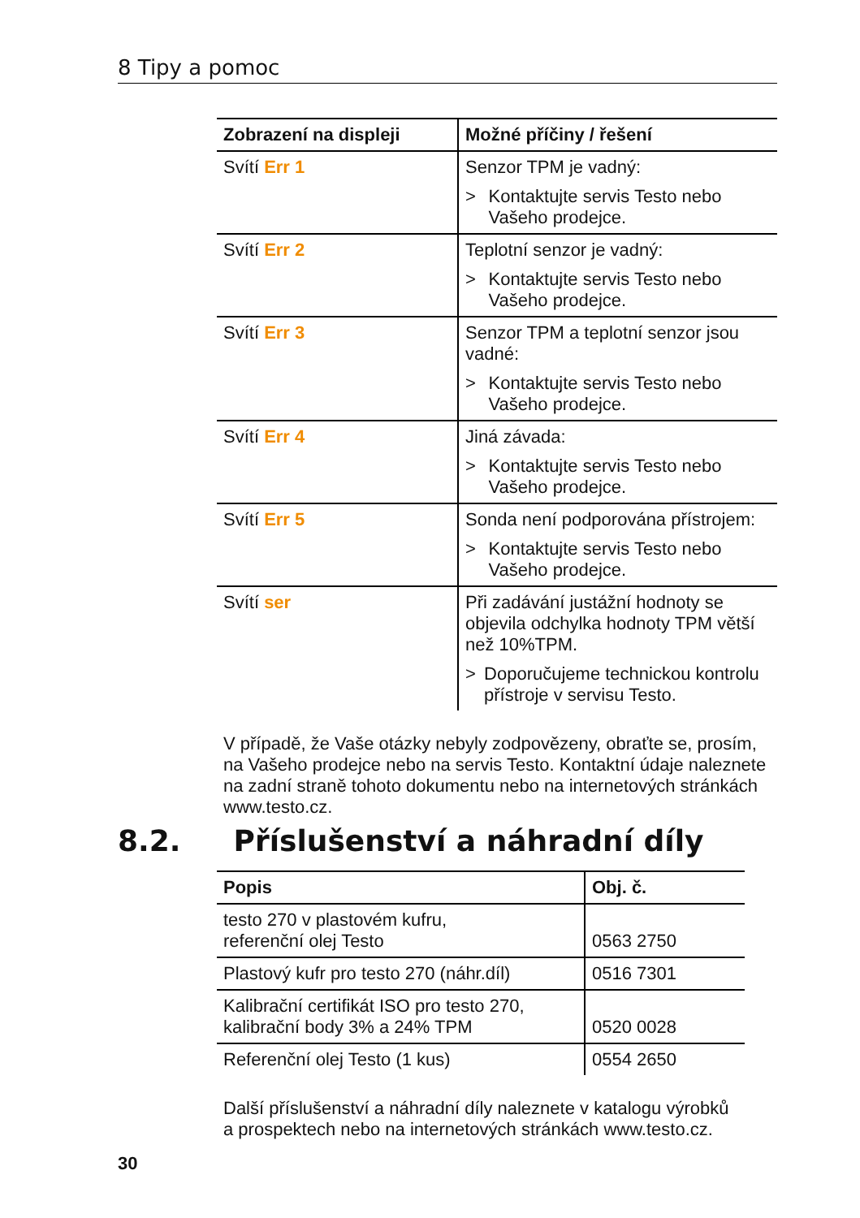8 Tipy a pomoc
| Zobrazení na displeji | Možné příčiny / řešení |
| --- | --- |
| Svítí Err 1 | Senzor TPM je vadný: > Kontaktujte servis Testo nebo Vašeho prodejce. |
| Svítí Err 2 | Teplotní senzor je vadný: > Kontaktujte servis Testo nebo Vašeho prodejce. |
| Svítí Err 3 | Senzor TPM a teplotní senzor jsou vadné: > Kontaktujte servis Testo nebo Vašeho prodejce. |
| Svítí Err 4 | Jiná závada: > Kontaktujte servis Testo nebo Vašeho prodejce. |
| Svítí Err 5 | Sonda není podporována přístrojem: > Kontaktujte servis Testo nebo Vašeho prodejce. |
| Svítí ser | Při zadávání justážní hodnoty se objevila odchylka hodnoty TPM větší než 10%TPM. > Doporučujeme technickou kontrolu přístroje v servisu Testo. |
V případě, že Vaše otázky nebyly zodpovězeny, obraťte se, prosím, na Vašeho prodejce nebo na servis Testo. Kontaktní údaje naleznete na zadní straně tohoto dokumentu nebo na internetových stránkách www.testo.cz.
8.2. Příslušenství a náhradní díly
| Popis | Obj. č. |
| --- | --- |
| testo 270 v plastovém kufru, referenční olej Testo | 0563 2750 |
| Plastový kufr pro testo 270 (náhr.díl) | 0516 7301 |
| Kalibrační certifikát ISO pro testo 270, kalibrační body 3% a 24% TPM | 0520 0028 |
| Referenční olej Testo (1 kus) | 0554 2650 |
Další příslušenství a náhradní díly naleznete v katalogu výrobků a prospektech nebo na internetových stránkách www.testo.cz.
30